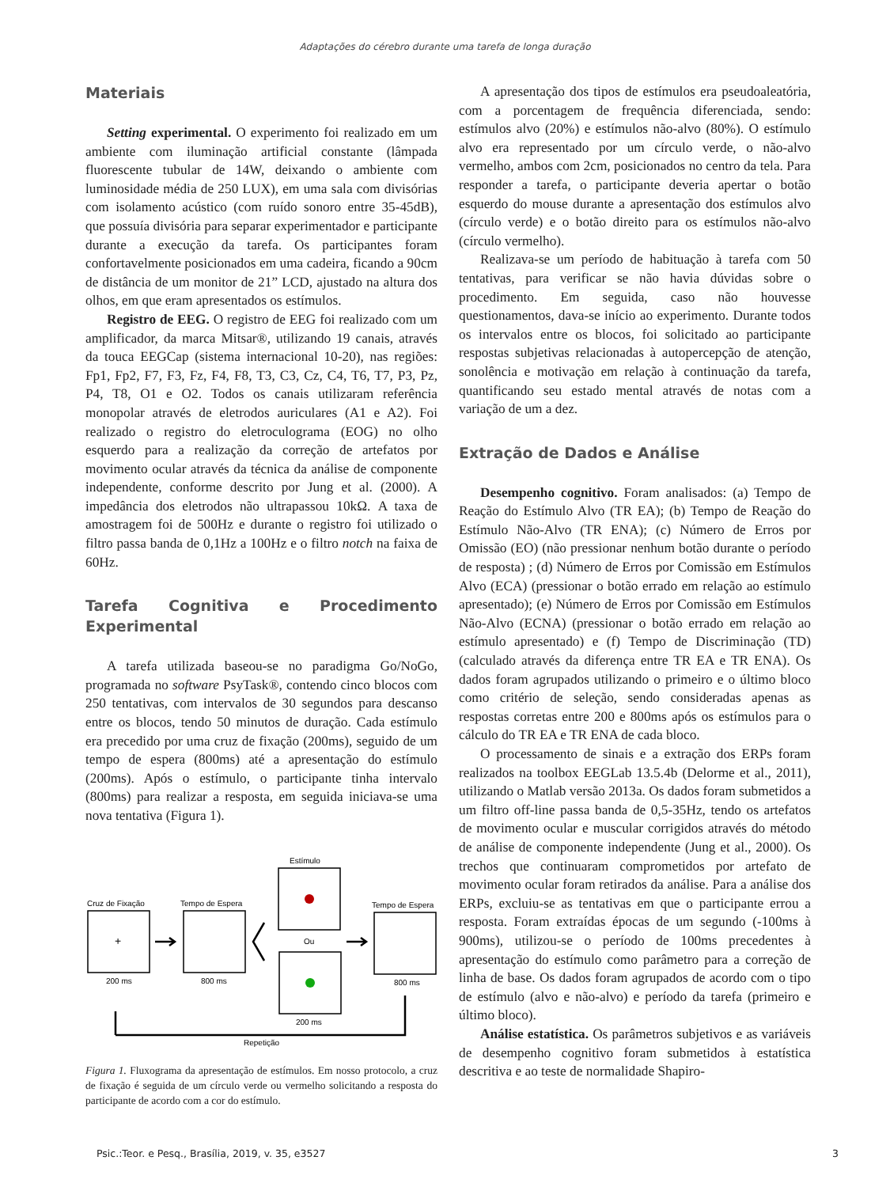Adaptações do cérebro durante uma tarefa de longa duração
Materiais
Setting experimental. O experimento foi realizado em um ambiente com iluminação artificial constante (lâmpada fluorescente tubular de 14W, deixando o ambiente com luminosidade média de 250 LUX), em uma sala com divisórias com isolamento acústico (com ruído sonoro entre 35-45dB), que possuía divisória para separar experimentador e participante durante a execução da tarefa. Os participantes foram confortavelmente posicionados em uma cadeira, ficando a 90cm de distância de um monitor de 21” LCD, ajustado na altura dos olhos, em que eram apresentados os estímulos.
Registro de EEG. O registro de EEG foi realizado com um amplificador, da marca Mitsar®, utilizando 19 canais, através da touca EEGCap (sistema internacional 10-20), nas regiões: Fp1, Fp2, F7, F3, Fz, F4, F8, T3, C3, Cz, C4, T6, T7, P3, Pz, P4, T8, O1 e O2. Todos os canais utilizaram referência monopolar através de eletrodos auriculares (A1 e A2). Foi realizado o registro do eletroculograma (EOG) no olho esquerdo para a realização da correção de artefatos por movimento ocular através da técnica da análise de componente independente, conforme descrito por Jung et al. (2000). A impedância dos eletrodos não ultrapassou 10kΩ. A taxa de amostragem foi de 500Hz e durante o registro foi utilizado o filtro passa banda de 0,1Hz a 100Hz e o filtro notch na faixa de 60Hz.
Tarefa Cognitiva e Procedimento Experimental
A tarefa utilizada baseou-se no paradigma Go/NoGo, programada no software PsyTask®, contendo cinco blocos com 250 tentativas, com intervalos de 30 segundos para descanso entre os blocos, tendo 50 minutos de duração. Cada estímulo era precedido por uma cruz de fixação (200ms), seguido de um tempo de espera (800ms) até a apresentação do estímulo (200ms). Após o estímulo, o participante tinha intervalo (800ms) para realizar a resposta, em seguida iniciava-se uma nova tentativa (Figura 1).
Estímulo
Ou
200 ms
Cruz de Fixação
+
200 ms
Tempo de Espera
800 ms
Tempo de Espera
800 ms
Repetição
Figura 1. Fluxograma da apresentação de estímulos. Em nosso protocolo, a cruz de fixação é seguida de um círculo verde ou vermelho solicitando a resposta do participante de acordo com a cor do estímulo.
A apresentação dos tipos de estímulos era pseudoaleatória, com a porcentagem de frequência diferenciada, sendo: estímulos alvo (20%) e estímulos não-alvo (80%). O estímulo alvo era representado por um círculo verde, o não-alvo vermelho, ambos com 2cm, posicionados no centro da tela. Para responder a tarefa, o participante deveria apertar o botão esquerdo do mouse durante a apresentação dos estímulos alvo (círculo verde) e o botão direito para os estímulos não-alvo (círculo vermelho).
Realizava-se um período de habituação à tarefa com 50 tentativas, para verificar se não havia dúvidas sobre o procedimento. Em seguida, caso não houvesse questionamentos, dava-se início ao experimento. Durante todos os intervalos entre os blocos, foi solicitado ao participante respostas subjetivas relacionadas à autopercepção de atenção, sonolência e motivação em relação à continuação da tarefa, quantificando seu estado mental através de notas com a variação de um a dez.
Extração de Dados e Análise
Desempenho cognitivo. Foram analisados: (a) Tempo de Reação do Estímulo Alvo (TR EA); (b) Tempo de Reação do Estímulo Não-Alvo (TR ENA); (c) Número de Erros por Omissão (EO) (não pressionar nenhum botão durante o período de resposta) ; (d) Número de Erros por Comissão em Estímulos Alvo (ECA) (pressionar o botão errado em relação ao estímulo apresentado); (e) Número de Erros por Comissão em Estímulos Não-Alvo (ECNA) (pressionar o botão errado em relação ao estímulo apresentado) e (f) Tempo de Discriminação (TD) (calculado através da diferença entre TR EA e TR ENA). Os dados foram agrupados utilizando o primeiro e o último bloco como critério de seleção, sendo consideradas apenas as respostas corretas entre 200 e 800ms após os estímulos para o cálculo do TR EA e TR ENA de cada bloco.
O processamento de sinais e a extração dos ERPs foram realizados na toolbox EEGLab 13.5.4b (Delorme et al., 2011), utilizando o Matlab versão 2013a. Os dados foram submetidos a um filtro off-line passa banda de 0,5-35Hz, tendo os artefatos de movimento ocular e muscular corrigidos através do método de análise de componente independente (Jung et al., 2000). Os trechos que continuaram comprometidos por artefato de movimento ocular foram retirados da análise. Para a análise dos ERPs, excluiu-se as tentativas em que o participante errou a resposta. Foram extraídas épocas de um segundo (-100ms à 900ms), utilizou-se o período de 100ms precedentes à apresentação do estímulo como parâmetro para a correção de linha de base. Os dados foram agrupados de acordo com o tipo de estímulo (alvo e não-alvo) e período da tarefa (primeiro e último bloco).
Análise estatística. Os parâmetros subjetivos e as variáveis de desempenho cognitivo foram submetidos à estatística descritiva e ao teste de normalidade Shapiro-
Psic.:Teor. e Pesq., Brasília, 2019, v. 35, e3527 3